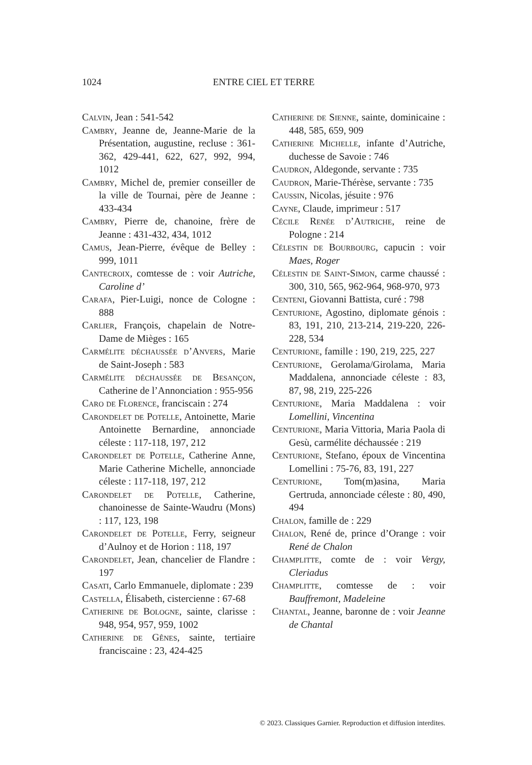1024 ENTRE CIEL ET TERRE
Calvin, Jean : 541-542
Cambry, Jeanne de, Jeanne-Marie de la Présentation, augustine, recluse : 361-362, 429-441, 622, 627, 992, 994, 1012
Cambry, Michel de, premier conseiller de la ville de Tournai, père de Jeanne : 433-434
Cambry, Pierre de, chanoine, frère de Jeanne : 431-432, 434, 1012
Camus, Jean-Pierre, évêque de Belley : 999, 1011
Cantecroix, comtesse de : voir Autriche, Caroline d’
Carafa, Pier-Luigi, nonce de Cologne : 888
Carlier, François, chapelain de Notre-Dame de Mièges : 165
Carmélite déchaussée d’Anvers, Marie de Saint-Joseph : 583
Carmélite déchaussée de Besançon, Catherine de l’Annonciation : 955-956
Caro de Florence, franciscain : 274
Carondelet de Potelle, Antoinette, Marie Antoinette Bernardine, annonciade céleste : 117-118, 197, 212
Carondelet de Potelle, Catherine Anne, Marie Catherine Michelle, annonciade céleste : 117-118, 197, 212
Carondelet de Potelle, Catherine, chanoinesse de Sainte-Waudru (Mons) : 117, 123, 198
Carondelet de Potelle, Ferry, seigneur d’Aulnoy et de Horion : 118, 197
Carondelet, Jean, chancelier de Flandre : 197
Casati, Carlo Emmanuele, diplomate : 239
Castella, Élisabeth, cistercienne : 67-68
Catherine de Bologne, sainte, clarisse : 948, 954, 957, 959, 1002
Catherine de Gênes, sainte, tertiaire franciscaine : 23, 424-425
Catherine de Sienne, sainte, dominicaine : 448, 585, 659, 909
Catherine Michelle, infante d’Autriche, duchesse de Savoie : 746
Caudron, Aldegonde, servante : 735
Caudron, Marie-Thérèse, servante : 735
Caussin, Nicolas, jésuite : 976
Cayne, Claude, imprimeur : 517
Cécile Renée d’Autriche, reine de Pologne : 214
Célestin de Bourbourg, capucin : voir Maes, Roger
Célestin de Saint-Simon, carme chaussé : 300, 310, 565, 962-964, 968-970, 973
Centeni, Giovanni Battista, curé : 798
Centurione, Agostino, diplomate génois : 83, 191, 210, 213-214, 219-220, 226-228, 534
Centurione, famille : 190, 219, 225, 227
Centurione, Gerolama/Girolama, Maria Maddalena, annonciade céleste : 83, 87, 98, 219, 225-226
Centurione, Maria Maddalena : voir Lomellini, Vincentina
Centurione, Maria Vittoria, Maria Paola di Gesù, carmélite déchaussée : 219
Centurione, Stefano, époux de Vincentina Lomellini : 75-76, 83, 191, 227
Centurione, Tom(m)asina, Maria Gertruda, annonciade céleste : 80, 490, 494
Chalon, famille de : 229
Chalon, René de, prince d’Orange : voir René de Chalon
Champlitte, comte de : voir Vergy, Cleriadus
Champlitte, comtesse de : voir Bauffremont, Madeleine
Chantal, Jeanne, baronne de : voir Jeanne de Chantal
© 2023. Classiques Garnier. Reproduction et diffusion interdites.